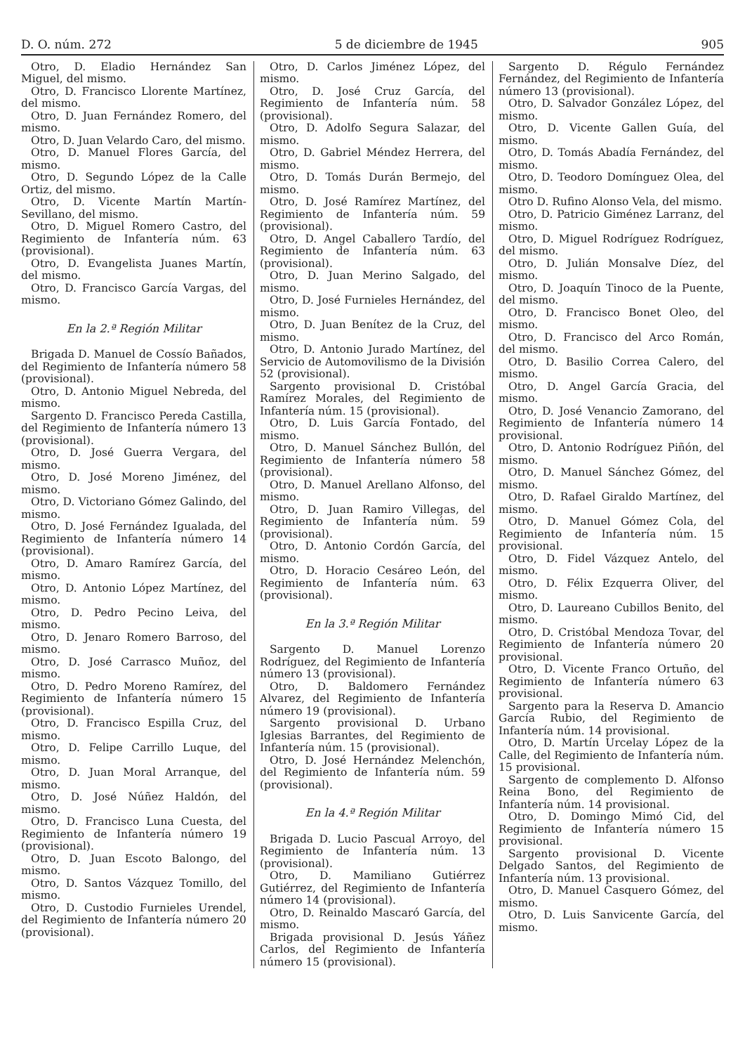D. O. núm. 272 5 de diciembre de 1945 905
Otro, D. Eladio Hernández San Miguel, del mismo.
Otro, D. Francisco Llorente Martínez, del mismo.
Otro, D. Juan Fernández Romero, del mismo.
Otro, D. Juan Velardo Caro, del mismo.
Otro, D. Manuel Flores García, del mismo.
Otro, D. Segundo López de la Calle Ortiz, del mismo.
Otro, D. Vicente Martín Martín-Sevillano, del mismo.
Otro, D. Miguel Romero Castro, del Regimiento de Infantería núm. 63 (provisional).
Otro, D. Evangelista Juanes Martín, del mismo.
Otro, D. Francisco García Vargas, del mismo.
En la 2.ª Región Militar
Brigada D. Manuel de Cossío Bañados, del Regimiento de Infantería número 58 (provisional).
Otro, D. Antonio Miguel Nebreda, del mismo.
Sargento D. Francisco Pereda Castilla, del Regimiento de Infantería número 13 (provisional).
Otro, D. José Guerra Vergara, del mismo.
Otro, D. José Moreno Jiménez, del mismo.
Otro, D. Victoriano Gómez Galindo, del mismo.
Otro, D. José Fernández Igualada, del Regimiento de Infantería número 14 (provisional).
Otro, D. Amaro Ramírez García, del mismo.
Otro, D. Antonio López Martínez, del mismo.
Otro, D. Pedro Pecino Leiva, del mismo.
Otro, D. Jenaro Romero Barroso, del mismo.
Otro, D. José Carrasco Muñoz, del mismo.
Otro, D. Pedro Moreno Ramírez, del Regimiento de Infantería número 15 (provisional).
Otro, D. Francisco Espilla Cruz, del mismo.
Otro, D. Felipe Carrillo Luque, del mismo.
Otro, D. Juan Moral Arranque, del mismo.
Otro, D. José Núñez Haldón, del mismo.
Otro, D. Francisco Luna Cuesta, del Regimiento de Infantería número 19 (provisional).
Otro, D. Juan Escoto Balongo, del mismo.
Otro, D. Santos Vázquez Tomillo, del mismo.
Otro, D. Custodio Furnieles Urendel, del Regimiento de Infantería número 20 (provisional).
Otro, D. Carlos Jiménez López, del mismo.
Otro, D. José Cruz García, del Regimiento de Infantería núm. 58 (provisional).
Otro, D. Adolfo Segura Salazar, del mismo.
Otro, D. Gabriel Méndez Herrera, del mismo.
Otro, D. Tomás Durán Bermejo, del mismo.
Otro, D. José Ramírez Martínez, del Regimiento de Infantería núm. 59 (provisional).
Otro, D. Angel Caballero Tardío, del Regimiento de Infantería núm. 63 (provisional).
Otro, D. Juan Merino Salgado, del mismo.
Otro, D. José Furnieles Hernández, del mismo.
Otro, D. Juan Benítez de la Cruz, del mismo.
Otro, D. Antonio Jurado Martínez, del Servicio de Automovilismo de la División 52 (provisional).
Sargento provisional D. Cristóbal Ramírez Morales, del Regimiento de Infantería núm. 15 (provisional).
Otro, D. Luis García Fontado, del mismo.
Otro, D. Manuel Sánchez Bullón, del Regimiento de Infantería número 58 (provisional).
Otro, D. Manuel Arellano Alfonso, del mismo.
Otro, D. Juan Ramiro Villegas, del Regimiento de Infantería núm. 59 (provisional).
Otro, D. Antonio Cordón García, del mismo.
Otro, D. Horacio Cesáreo León, del Regimiento de Infantería núm. 63 (provisional).
En la 3.ª Región Militar
Sargento D. Manuel Lorenzo Rodríguez, del Regimiento de Infantería número 13 (provisional).
Otro, D. Baldomero Fernández Alvarez, del Regimiento de Infantería número 19 (provisional).
Sargento provisional D. Urbano Iglesias Barrantes, del Regimiento de Infantería núm. 15 (provisional).
Otro, D. José Hernández Melenchón, del Regimiento de Infantería núm. 59 (provisional).
En la 4.ª Región Militar
Brigada D. Lucio Pascual Arroyo, del Regimiento de Infantería núm. 13 (provisional).
Otro, D. Mamiliano Gutiérrez Gutiérrez, del Regimiento de Infantería número 14 (provisional).
Otro, D. Reinaldo Mascaró García, del mismo.
Brigada provisional D. Jesús Yáñez Carlos, del Regimiento de Infantería número 15 (provisional).
Sargento D. Régulo Fernández Fernández, del Regimiento de Infantería número 13 (provisional).
Otro, D. Salvador González López, del mismo.
Otro, D. Vicente Gallen Guía, del mismo.
Otro, D. Tomás Abadía Fernández, del mismo.
Otro, D. Teodoro Domínguez Olea, del mismo.
Otro D. Rufino Alonso Vela, del mismo.
Otro, D. Patricio Giménez Larranz, del mismo.
Otro, D. Miguel Rodríguez Rodríguez, del mismo.
Otro, D. Julián Monsalve Díez, del mismo.
Otro, D. Joaquín Tinoco de la Puente, del mismo.
Otro, D. Francisco Bonet Oleo, del mismo.
Otro, D. Francisco del Arco Román, del mismo.
Otro, D. Basilio Correa Calero, del mismo.
Otro, D. Angel García Gracia, del mismo.
Otro, D. José Venancio Zamorano, del Regimiento de Infantería número 14 provisional.
Otro, D. Antonio Rodríguez Piñón, del mismo.
Otro, D. Manuel Sánchez Gómez, del mismo.
Otro, D. Rafael Giraldo Martínez, del mismo.
Otro, D. Manuel Gómez Cola, del Regimiento de Infantería núm. 15 provisional.
Otro, D. Fidel Vázquez Antelo, del mismo.
Otro, D. Félix Ezquerra Oliver, del mismo.
Otro, D. Laureano Cubillos Benito, del mismo.
Otro, D. Cristóbal Mendoza Tovar, del Regimiento de Infantería número 20 provisional.
Otro, D. Vicente Franco Ortuño, del Regimiento de Infantería número 63 provisional.
Sargento para la Reserva D. Amancio García Rubio, del Regimiento de Infantería núm. 14 provisional.
Otro, D. Martín Urcelay López de la Calle, del Regimiento de Infantería núm. 15 provisional.
Sargento de complemento D. Alfonso Reina Bono, del Regimiento de Infantería núm. 14 provisional.
Otro, D. Domingo Mimó Cid, del Regimiento de Infantería número 15 provisional.
Sargento provisional D. Vicente Delgado Santos, del Regimiento de Infantería núm. 13 provisional.
Otro, D. Manuel Casquero Gómez, del mismo.
Otro, D. Luis Sanvicente García, del mismo.